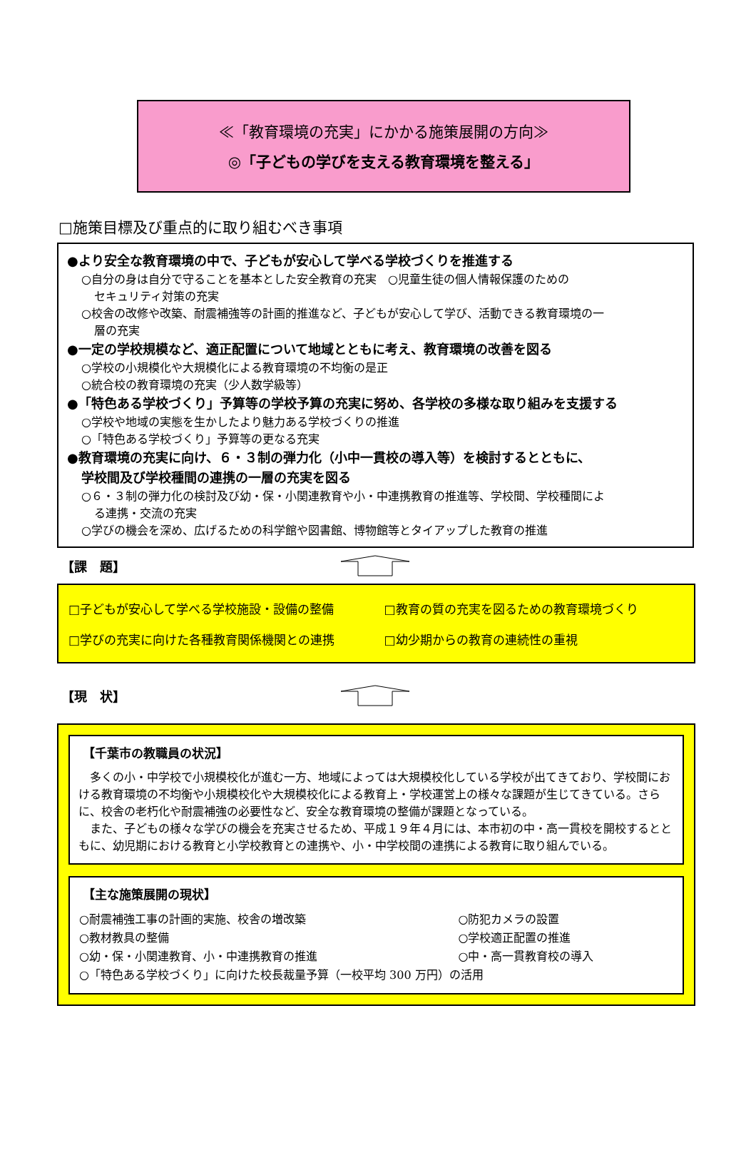≪「教育環境の充実」にかかる施策展開の方向≫
◎「子どもの学びを支える教育環境を整える」
□施策目標及び重点的に取り組むべき事項
●より安全な教育環境の中で、子どもが安心して学べる学校づくりを推進する
○自分の身は自分で守ることを基本とした安全教育の充実　○児童生徒の個人情報保護のための
セキュリティ対策の充実
○校舎の改修や改築、耐震補強等の計画的推進など、子どもが安心して学び、活動できる教育環境の一
層の充実
●一定の学校規模など、適正配置について地域とともに考え、教育環境の改善を図る
○学校の小規模化や大規模化による教育環境の不均衡の是正
○統合校の教育環境の充実（少人数学級等）
●「特色ある学校づくり」予算等の学校予算の充実に努め、各学校の多様な取り組みを支援する
○学校や地域の実態を生かしたより魅力ある学校づくりの推進
○「特色ある学校づくり」予算等の更なる充実
●教育環境の充実に向け、６・３制の弾力化（小中一貫校の導入等）を検討するとともに、
学校間及び学校種間の連携の一層の充実を図る
○６・３制の弾力化の検討及び幼・保・小関連教育や小・中連携教育の推進等、学校間、学校種間によ
る連携・交流の充実
○学びの機会を深め、広げるための科学館や図書館、博物館等とタイアップした教育の推進
【課　題】
| □子どもが安心して学べる学校施設・設備の整備 | □教育の質の充実を図るための教育環境づくり |
| □学びの充実に向けた各種教育関係機関との連携 | □幼少期からの教育の連続性の重視 |
【現　状】
【千葉市の教職員の状況】
多くの小・中学校で小規模校化が進む一方、地域によっては大規模校化している学校が出てきており、学校間における教育環境の不均衡や小規模校化や大規模校化による教育上・学校運営上の様々な課題が生じてきている。さらに、校舎の老朽化や耐震補強の必要性など、安全な教育環境の整備が課題となっている。
また、子どもの様々な学びの機会を充実させるため、平成１９年４月には、本市初の中・高一貫校を開校するとともに、幼児期における教育と小学校教育との連携や、小・中学校間の連携による教育に取り組んでいる。
【主な施策展開の現状】
| ○耐震補強工事の計画的実施、校舎の増改築 | ○防犯カメラの設置 |
| ○教材教具の整備 | ○学校適正配置の推進 |
| ○幼・保・小関連教育、小・中連携教育の推進 | ○中・高一貫教育校の導入 |
| ○「特色ある学校づくり」に向けた校長裁量予算（一校平均 300 万円）の活用 | |